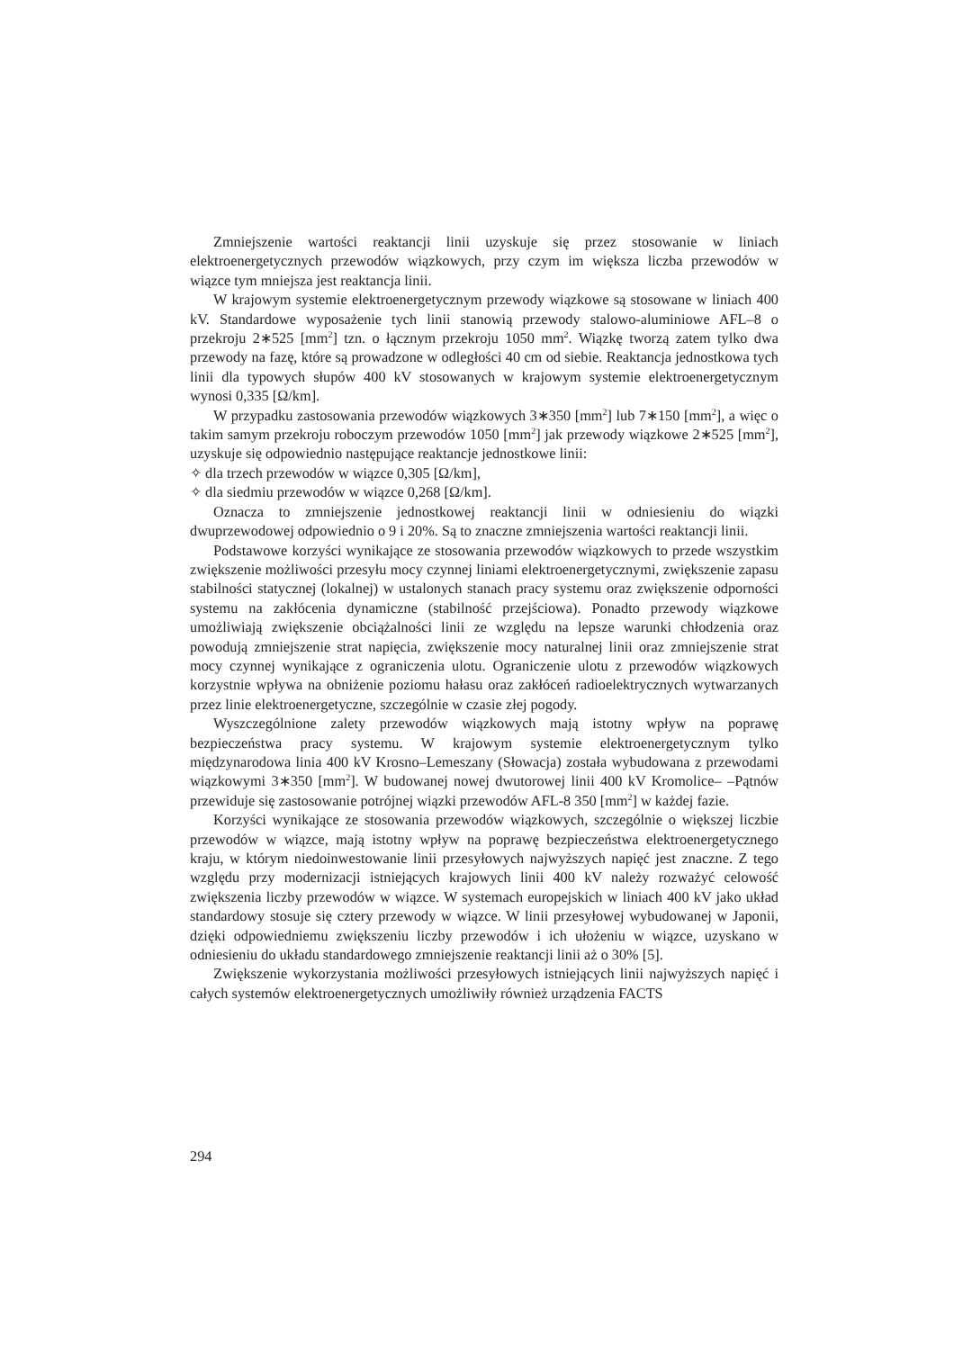Zmniejszenie wartości reaktancji linii uzyskuje się przez stosowanie w liniach elektroenergetycznych przewodów wiązkowych, przy czym im większa liczba przewodów w wiązce tym mniejsza jest reaktancja linii.
W krajowym systemie elektroenergetycznym przewody wiązkowe są stosowane w liniach 400 kV. Standardowe wyposażenie tych linii stanowią przewody stalowo-aluminiowe AFL–8 o przekroju 2∗525 [mm<sup>2</sup>] tzn. o łącznym przekroju 1050 mm<sup>2</sup>. Wiązkę tworzą zatem tylko dwa przewody na fazę, które są prowadzone w odległości 40 cm od siebie. Reaktancja jednostkowa tych linii dla typowych słupów 400 kV stosowanych w krajowym systemie elektroenergetycznym wynosi 0,335 [Ω/km].
W przypadku zastosowania przewodów wiązkowych 3∗350 [mm<sup>2</sup>] lub 7∗150 [mm<sup>2</sup>], a więc o takim samym przekroju roboczym przewodów 1050 [mm<sup>2</sup>] jak przewody wiązkowe 2∗525 [mm<sup>2</sup>], uzyskuje się odpowiednio następujące reaktancje jednostkowe linii:
✧ dla trzech przewodów w wiązce 0,305 [Ω/km],
✧ dla siedmiu przewodów w wiązce 0,268 [Ω/km].
Oznacza to zmniejszenie jednostkowej reaktancji linii w odniesieniu do wiązki dwuprzewodowej odpowiednio o 9 i 20%. Są to znaczne zmniejszenia wartości reaktancji linii.
Podstawowe korzyści wynikające ze stosowania przewodów wiązkowych to przede wszystkim zwiększenie możliwości przesyłu mocy czynnej liniami elektroenergetycznymi, zwiększenie zapasu stabilności statycznej (lokalnej) w ustalonych stanach pracy systemu oraz zwiększenie odporności systemu na zakłócenia dynamiczne (stabilność przejściowa). Ponadto przewody wiązkowe umożliwiają zwiększenie obciążalności linii ze względu na lepsze warunki chłodzenia oraz powodują zmniejszenie strat napięcia, zwiększenie mocy naturalnej linii oraz zmniejszenie strat mocy czynnej wynikające z ograniczenia ulotu. Ograniczenie ulotu z przewodów wiązkowych korzystnie wpływa na obniżenie poziomu hałasu oraz zakłóceń radioelektrycznych wytwarzanych przez linie elektroenergetyczne, szczególnie w czasie złej pogody.
Wyszczególnione zalety przewodów wiązkowych mają istotny wpływ na poprawę bezpieczeństwa pracy systemu. W krajowym systemie elektroenergetycznym tylko międzynarodowa linia 400 kV Krosno–Lemeszany (Słowacja) została wybudowana z przewodami wiązkowymi 3∗350 [mm<sup>2</sup>]. W budowanej nowej dwutorowej linii 400 kV Kromolice– –Pątnów przewiduje się zastosowanie potrójnej wiązki przewodów AFL-8 350 [mm<sup>2</sup>] w każdej fazie.
Korzyści wynikające ze stosowania przewodów wiązkowych, szczególnie o większej liczbie przewodów w wiązce, mają istotny wpływ na poprawę bezpieczeństwa elektroenergetycznego kraju, w którym niedoinwestowanie linii przesyłowych najwyższych napięć jest znaczne. Z tego względu przy modernizacji istniejących krajowych linii 400 kV należy rozważyć celowość zwiększenia liczby przewodów w wiązce. W systemach europejskich w liniach 400 kV jako układ standardowy stosuje się cztery przewody w wiązce. W linii przesyłowej wybudowanej w Japonii, dzięki odpowiedniemu zwiększeniu liczby przewodów i ich ułożeniu w wiązce, uzyskano w odniesieniu do układu standardowego zmniejszenie reaktancji linii aż o 30% [5].
Zwiększenie wykorzystania możliwości przesyłowych istniejących linii najwyższych napięć i całych systemów elektroenergetycznych umożliwiły również urządzenia FACTS
294